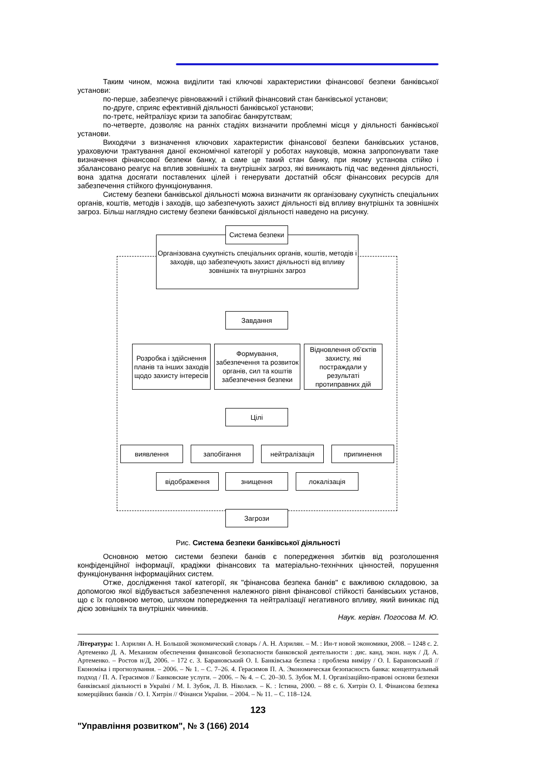Таким чином, можна виділити такі ключові характеристики фінансової безпеки банківської установи:
по-перше, забезпечує рівноважний і стійкий фінансовий стан банківської установи;
по-друге, сприяє ефективній діяльності банківської установи;
по-третє, нейтралізує кризи та запобігає банкрутствам;
по-четверте, дозволяє на ранніх стадіях визначити проблемні місця у діяльності банківської установи.
Виходячи з визначення ключових характеристик фінансової безпеки банківських установ, ураховуючи трактування даної економічної категорії у роботах науковців, можна запропонувати таке визначення фінансової безпеки банку, а саме це такий стан банку, при якому установа стійко і збалансовано реагує на вплив зовнішніх та внутрішніх загроз, які виникають під час ведення діяльності, вона здатна досягати поставлених цілей і генерувати достатній обсяг фінансових ресурсів для забезпечення стійкого функціонування.
Систему безпеки банківської діяльності можна визначити як організовану сукупність спеціальних органів, коштів, методів і заходів, що забезпечують захист діяльності від впливу внутрішніх та зовнішніх загроз. Більш наглядно систему безпеки банківської діяльності наведено на рисунку.
Організована сукупність спеціальних органів, коштів, методів і заходів, що забезпечують захист діяльності від впливу зовнішніх та внутрішніх загроз
Система безпеки
Завдання
Розробка і здійснення планів та інших заходів щодо захисту інтересів
Формування, забезпечення та розвиток органів, сил та коштів забезпечення безпеки
Відновлення об’єктів захисту, які постраждали у результаті протиправних дій
Цілі
виявлення запобігання нейтралізація припинення
відображення знищення локалізація
Загрози
Рис. Система безпеки банківської діяльності
Основною метою системи безпеки банків є попередження збитків від розголошення конфіденційної інформації, крадіжки фінансових та матеріально-технічних цінностей, порушення функціонування інформаційних систем.
Отже, дослідження такої категорії, як "фінансова безпека банків" є важливою складовою, за допомогою якої відбувається забезпечення належного рівня фінансової стійкості банківських установ, що є їх головною метою, шляхом попередження та нейтралізації негативного впливу, який виникає під дією зовнішніх та внутрішніх чинників.
Наук. керівн. Погосова М. Ю.
Література: 1. Азрилян А. Н. Большой экономический словарь / А. Н. Азрилян. – М. : Ин-т новой экономики, 2008. – 1248 с. 2. Артеменко Д. А. Механизм обеспечения финансовой безопасности банковской деятельности : дис. канд. экон. наук / Д. А. Артеменко. – Ростов н/Д, 2006. – 172 с. 3. Барановський О. І. Банківська безпека : проблема виміру / О. І. Барановський // Економіка і прогнозування. – 2006. – № 1. – С. 7–26. 4. Герасимов П. А. Экономическая безопасность банка: концептуальный подход / П. А. Герасимов // Банковские услуги. – 2006. – № 4. – С. 20–30. 5. Зубок М. І. Організаційно-правові основи безпеки банківської діяльності в Україні / М. І. Зубок, Л. В. Ніколаєв. – К. : Істина, 2000. – 88 с. 6. Хитрін О. І. Фінансова безпека комерційних банків / О. І. Хитрін // Фінанси України. – 2004. – № 11. – С. 118–124.
123
"Управління розвитком", № 3 (166) 2014